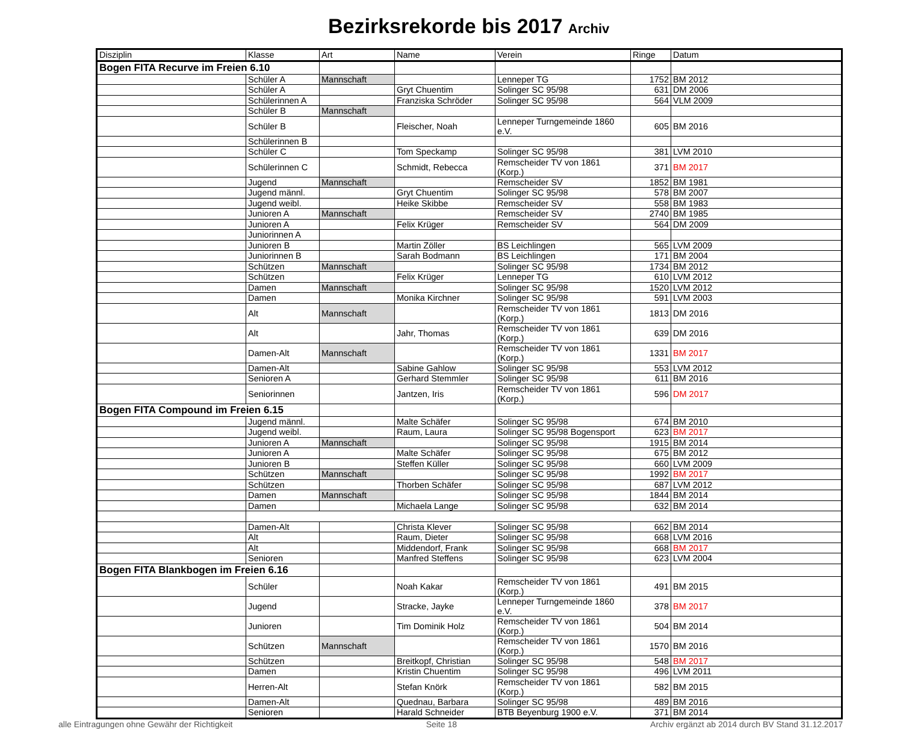Bezirksrekorde bis 2017 Archiv
| Disziplin | Klasse | Art | Name | Verein | Ringe | Datum |
| --- | --- | --- | --- | --- | --- | --- |
| Bogen FITA Recurve im Freien 6.10 | | | | | | |
| | Schüler A | Mannschaft | | Lenneper TG | 1752 | BM 2012 |
| | Schüler A | | Gryt Chuentim | Solinger SC 95/98 | 631 | DM 2006 |
| | Schülerinnen A | | Franziska Schröder | Solinger SC 95/98 | 564 | VLM 2009 |
| | Schüler B | Mannschaft | | | | |
| | Schüler B | | Fleischer, Noah | Lenneper Turngemeinde 1860 e.V. | 605 | BM 2016 |
| | Schülerinnen B | | | | | |
| | Schüler C | | Tom Speckamp | Solinger SC 95/98 | 381 | LVM 2010 |
| | Schülerinnen C | | Schmidt, Rebecca | Remscheider TV von 1861 (Korp.) | 371 | BM 2017 |
| | Jugend | Mannschaft | | Remscheider SV | 1852 | BM 1981 |
| | Jugend männl. | | Gryt Chuentim | Solinger SC 95/98 | 578 | BM 2007 |
| | Jugend weibl. | | Heike Skibbe | Remscheider SV | 558 | BM 1983 |
| | Junioren A | Mannschaft | | Remscheider SV | 2740 | BM 1985 |
| | Junioren A | | Felix Krüger | Remscheider SV | 564 | DM 2009 |
| | Juniorinnen A | | | | | |
| | Junioren B | | Martin Zöller | BS Leichlingen | 565 | LVM 2009 |
| | Juniorinnen B | | Sarah Bodmann | BS Leichlingen | 171 | BM 2004 |
| | Schützen | Mannschaft | | Solinger SC 95/98 | 1734 | BM 2012 |
| | Schützen | | Felix Krüger | Lenneper TG | 610 | LVM 2012 |
| | Damen | Mannschaft | | Solinger SC 95/98 | 1520 | LVM 2012 |
| | Damen | | Monika Kirchner | Solinger SC 95/98 | 591 | LVM 2003 |
| | Alt | Mannschaft | | Remscheider TV von 1861 (Korp.) | 1813 | DM 2016 |
| | Alt | | Jahr, Thomas | Remscheider TV von 1861 (Korp.) | 639 | DM 2016 |
| | Damen-Alt | Mannschaft | | Remscheider TV von 1861 (Korp.) | 1331 | BM 2017 |
| | Damen-Alt | | Sabine Gahlow | Solinger SC 95/98 | 553 | LVM 2012 |
| | Senioren A | | Gerhard Stemmler | Solinger SC 95/98 | 611 | BM 2016 |
| | Seniorinnen | | Jantzen, Iris | Remscheider TV von 1861 (Korp.) | 596 | DM 2017 |
| Bogen FITA Compound im Freien 6.15 | | | | | | |
| | Jugend männl. | | Malte Schäfer | Solinger SC 95/98 | 674 | BM 2010 |
| | Jugend weibl. | | Raum, Laura | Solinger SC 95/98 Bogensport | 623 | BM 2017 |
| | Junioren A | Mannschaft | | Solinger SC 95/98 | 1915 | BM 2014 |
| | Junioren A | | Malte Schäfer | Solinger SC 95/98 | 675 | BM 2012 |
| | Junioren B | | Steffen Küller | Solinger SC 95/98 | 660 | LVM 2009 |
| | Schützen | Mannschaft | | Solinger SC 95/98 | 1992 | BM 2017 |
| | Schützen | | Thorben Schäfer | Solinger SC 95/98 | 687 | LVM 2012 |
| | Damen | Mannschaft | | Solinger SC 95/98 | 1844 | BM 2014 |
| | Damen | | Michaela Lange | Solinger SC 95/98 | 632 | BM 2014 |
| | Damen-Alt | | Christa Klever | Solinger SC 95/98 | 662 | BM 2014 |
| | Alt | | Raum, Dieter | Solinger SC 95/98 | 668 | LVM 2016 |
| | Alt | | Middendorf, Frank | Solinger SC 95/98 | 668 | BM 2017 |
| | Senioren | | Manfred Steffens | Solinger SC 95/98 | 623 | LVM 2004 |
| Bogen FITA Blankbogen im Freien 6.16 | | | | | | |
| | Schüler | | Noah Kakar | Remscheider TV von 1861 (Korp.) | 491 | BM 2015 |
| | Jugend | | Stracke, Jayke | Lenneper Turngemeinde 1860 e.V. | 378 | BM 2017 |
| | Junioren | | Tim Dominik Holz | Remscheider TV von 1861 (Korp.) | 504 | BM 2014 |
| | Schützen | Mannschaft | | Remscheider TV von 1861 (Korp.) | 1570 | BM 2016 |
| | Schützen | | Breitkopf, Christian | Solinger SC 95/98 | 548 | BM 2017 |
| | Damen | | Kristin Chuentim | Solinger SC 95/98 | 496 | LVM 2011 |
| | Herren-Alt | | Stefan Knörk | Remscheider TV von 1861 (Korp.) | 582 | BM 2015 |
| | Damen-Alt | | Quednau, Barbara | Solinger SC 95/98 | 489 | BM 2016 |
| | Senioren | | Harald Schneider | BTB Beyenburg 1900 e.V. | 371 | BM 2014 |
alle Eintragungen ohne Gewähr der Richtigkeit Seite 18 Archiv ergänzt ab 2014 durch BV Stand 31.12.2017